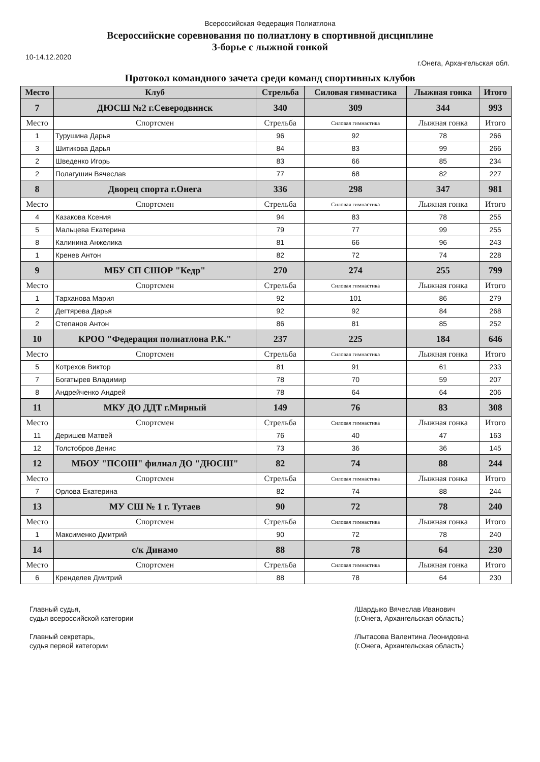Всероссийская Федерация Полиатлона
Всероссийские соревнования по полиатлону в спортивной дисциплине
3-борье с лыжной гонкой
10-14.12.2020 г.Онега, Архангельская обл.
Протокол командного зачета среди команд спортивных клубов
| Место | Клуб | Стрельба | Силовая гимнастика | Лыжная гонка | Итого |
| --- | --- | --- | --- | --- | --- |
| 7 | ДЮСШ №2 г.Северодвинск | 340 | 309 | 344 | 993 |
| Место | Спортсмен | Стрельба | Силовая гимнастика | Лыжная гонка | Итого |
| 1 | Турушина Дарья | 96 | 92 | 78 | 266 |
| 3 | Шитикова Дарья | 84 | 83 | 99 | 266 |
| 2 | Шведенко Игорь | 83 | 66 | 85 | 234 |
| 2 | Полагушин Вячеслав | 77 | 68 | 82 | 227 |
| 8 | Дворец спорта г.Онега | 336 | 298 | 347 | 981 |
| Место | Спортсмен | Стрельба | Силовая гимнастика | Лыжная гонка | Итого |
| 4 | Казакова Ксения | 94 | 83 | 78 | 255 |
| 5 | Мальцева Екатерина | 79 | 77 | 99 | 255 |
| 8 | Калинина Анжелика | 81 | 66 | 96 | 243 |
| 1 | Кренев Антон | 82 | 72 | 74 | 228 |
| 9 | МБУ СП СШОР "Кедр" | 270 | 274 | 255 | 799 |
| Место | Спортсмен | Стрельба | Силовая гимнастика | Лыжная гонка | Итого |
| 1 | Тарханова Мария | 92 | 101 | 86 | 279 |
| 2 | Дегтярева Дарья | 92 | 92 | 84 | 268 |
| 2 | Степанов Антон | 86 | 81 | 85 | 252 |
| 10 | КРОО "Федерация полиатлона Р.К." | 237 | 225 | 184 | 646 |
| Место | Спортсмен | Стрельба | Силовая гимнастика | Лыжная гонка | Итого |
| 5 | Котрехов Виктор | 81 | 91 | 61 | 233 |
| 7 | Богатырев Владимир | 78 | 70 | 59 | 207 |
| 8 | Андрейченко Андрей | 78 | 64 | 64 | 206 |
| 11 | МКУ ДО ДДТ г.Мирный | 149 | 76 | 83 | 308 |
| Место | Спортсмен | Стрельба | Силовая гимнастика | Лыжная гонка | Итого |
| 11 | Деришев Матвей | 76 | 40 | 47 | 163 |
| 12 | Толстобров Денис | 73 | 36 | 36 | 145 |
| 12 | МБОУ "ПСОШ" филиал ДО "ДЮСШ" | 82 | 74 | 88 | 244 |
| Место | Спортсмен | Стрельба | Силовая гимнастика | Лыжная гонка | Итого |
| 7 | Орлова Екатерина | 82 | 74 | 88 | 244 |
| 13 | МУ СШ № 1 г. Тутаев | 90 | 72 | 78 | 240 |
| Место | Спортсмен | Стрельба | Силовая гимнастика | Лыжная гонка | Итого |
| 1 | Максименко Дмитрий | 90 | 72 | 78 | 240 |
| 14 | с/к Динамо | 88 | 78 | 64 | 230 |
| Место | Спортсмен | Стрельба | Силовая гимнастика | Лыжная гонка | Итого |
| 6 | Кренделев Дмитрий | 88 | 78 | 64 | 230 |
Главный судья,
судья всероссийской категории
Главный секретарь,
судья первой категории
/Шардыко Вячеслав Иванович
(г.Онега, Архангельская область)
/Лытасова Валентина Леонидовна
(г.Онега, Архангельская область)